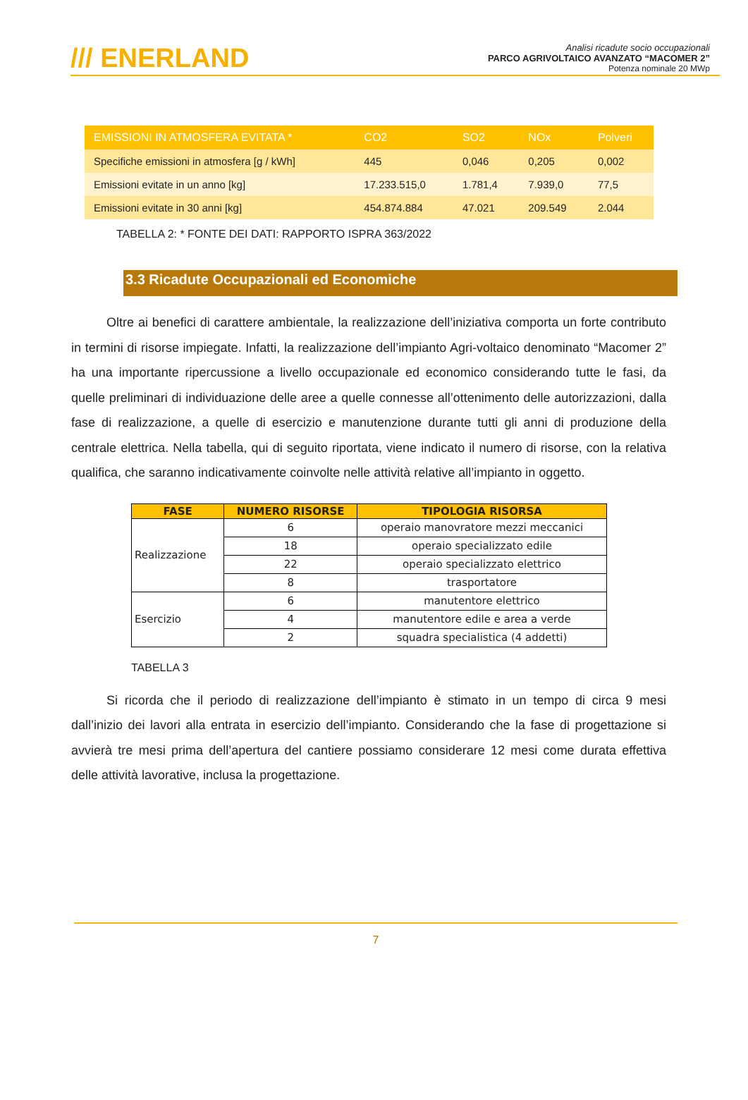/// ENERLAND
Analisi ricadute socio occupazionali
PARCO AGRIVOLTAICO AVANZATO “MACOMER 2”
Potenza nominale 20 MWp
| EMISSIONI IN ATMOSFERA EVITATA * | CO2 | SO2 | NOx | Polveri |
| --- | --- | --- | --- | --- |
| Specifiche emissioni in atmosfera [g / kWh] | 445 | 0,046 | 0,205 | 0,002 |
| Emissioni evitate in un anno [kg] | 17.233.515,0 | 1.781,4 | 7.939,0 | 77,5 |
| Emissioni evitate in 30 anni [kg] | 454.874.884 | 47.021 | 209.549 | 2.044 |
TABELLA 2: * FONTE DEI DATI: RAPPORTO ISPRA 363/2022
3.3 Ricadute Occupazionali ed Economiche
Oltre ai benefici di carattere ambientale, la realizzazione dell’iniziativa comporta un forte contributo in termini di risorse impiegate. Infatti, la realizzazione dell’impianto Agri-voltaico denominato “Macomer 2” ha una importante ripercussione a livello occupazionale ed economico considerando tutte le fasi, da quelle preliminari di individuazione delle aree a quelle connesse all’ottenimento delle autorizzazioni, dalla fase di realizzazione, a quelle di esercizio e manutenzione durante tutti gli anni di produzione della centrale elettrica. Nella tabella, qui di seguito riportata, viene indicato il numero di risorse, con la relativa qualifica, che saranno indicativamente coinvolte nelle attività relative all’impianto in oggetto.
| FASE | NUMERO RISORSE | TIPOLOGIA RISORSA |
| --- | --- | --- |
| Realizzazione | 6 | operaio manovratore mezzi meccanici |
| | 18 | operaio specializzato edile |
| | 22 | operaio specializzato elettrico |
| | 8 | trasportatore |
| Esercizio | 6 | manutentore elettrico |
| | 4 | manutentore edile e area a verde |
| | 2 | squadra specialistica (4 addetti) |
TABELLA 3
Si ricorda che il periodo di realizzazione dell’impianto è stimato in un tempo di circa 9 mesi dall’inizio dei lavori alla entrata in esercizio dell’impianto. Considerando che la fase di progettazione si avvierà tre mesi prima dell’apertura del cantiere possiamo considerare 12 mesi come durata effettiva delle attività lavorative, inclusa la progettazione.
7